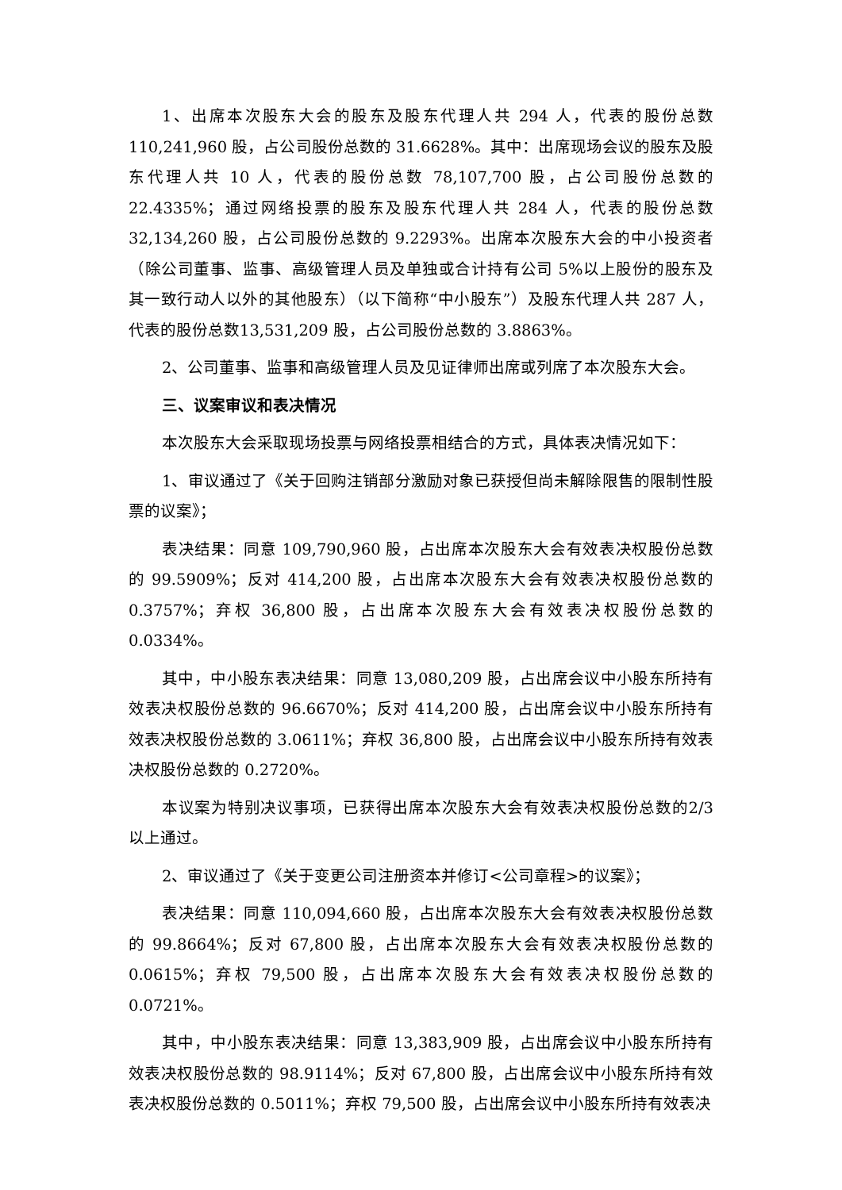1、出席本次股东大会的股东及股东代理人共 294 人，代表的股份总数110,241,960 股，占公司股份总数的 31.6628%。其中：出席现场会议的股东及股东代理人共 10 人，代表的股份总数 78,107,700 股，占公司股份总数的 22.4335%；通过网络投票的股东及股东代理人共 284 人，代表的股份总数 32,134,260 股，占公司股份总数的 9.2293%。出席本次股东大会的中小投资者（除公司董事、监事、高级管理人员及单独或合计持有公司 5%以上股份的股东及其一致行动人以外的其他股东）（以下简称“中小股东”）及股东代理人共 287 人，代表的股份总数13,531,209 股，占公司股份总数的 3.8863%。
2、公司董事、监事和高级管理人员及见证律师出席或列席了本次股东大会。
三、议案审议和表决情况
本次股东大会采取现场投票与网络投票相结合的方式，具体表决情况如下：
1、审议通过了《关于回购注销部分激励对象已获授但尚未解除限售的限制性股票的议案》；
表决结果：同意 109,790,960 股，占出席本次股东大会有效表决权股份总数的 99.5909%；反对 414,200 股，占出席本次股东大会有效表决权股份总数的0.3757%；弃权 36,800 股，占出席本次股东大会有效表决权股份总数的 0.0334%。
其中，中小股东表决结果：同意 13,080,209 股，占出席会议中小股东所持有效表决权股份总数的 96.6670%；反对 414,200 股，占出席会议中小股东所持有效表决权股份总数的 3.0611%；弃权 36,800 股，占出席会议中小股东所持有效表决权股份总数的 0.2720%。
本议案为特别决议事项，已获得出席本次股东大会有效表决权股份总数的2/3 以上通过。
2、审议通过了《关于变更公司注册资本并修订<公司章程>的议案》；
表决结果：同意 110,094,660 股，占出席本次股东大会有效表决权股份总数的 99.8664%；反对 67,800 股，占出席本次股东大会有效表决权股份总数的0.0615%；弃权 79,500 股，占出席本次股东大会有效表决权股份总数的 0.0721%。
其中，中小股东表决结果：同意 13,383,909 股，占出席会议中小股东所持有效表决权股份总数的 98.9114%；反对 67,800 股，占出席会议中小股东所持有效表决权股份总数的 0.5011%；弃权 79,500 股，占出席会议中小股东所持有效表决